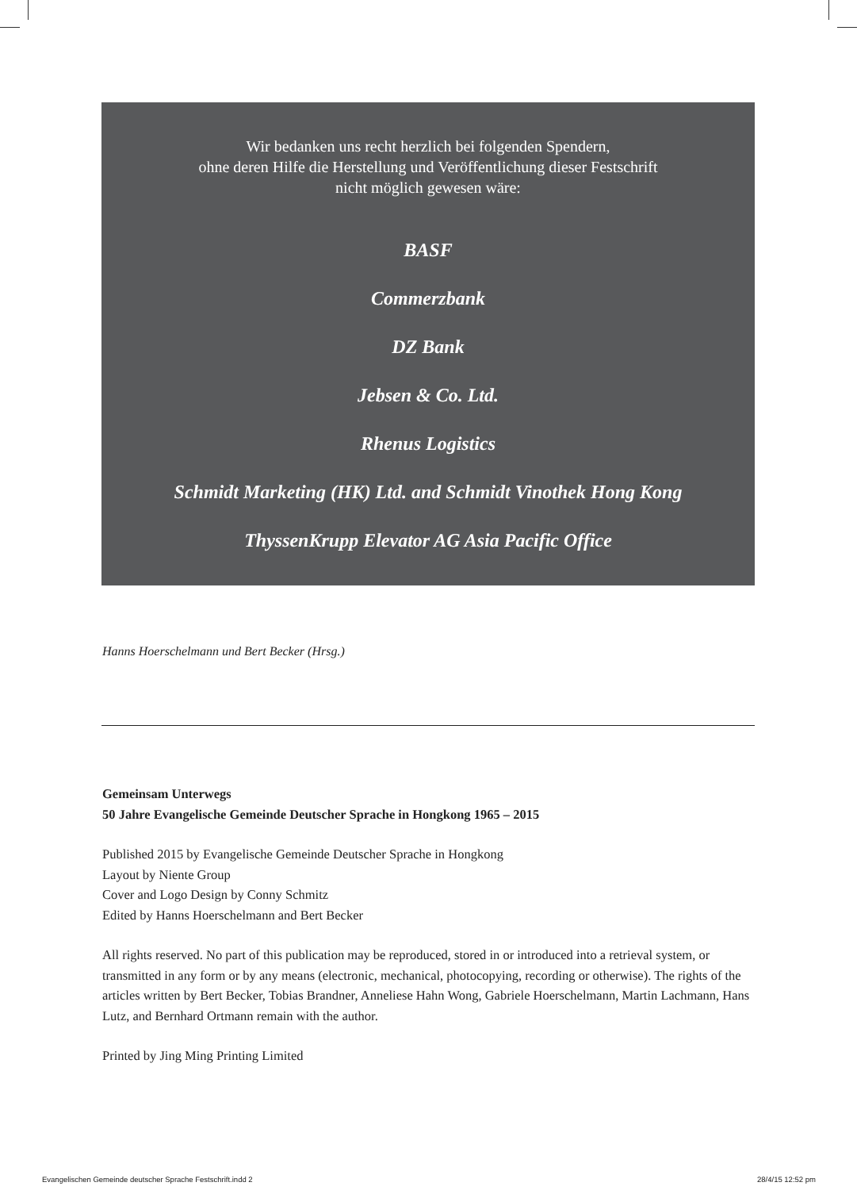Wir bedanken uns recht herzlich bei folgenden Spendern,
ohne deren Hilfe die Herstellung und Veröffentlichung dieser Festschrift
nicht möglich gewesen wäre:
BASF
Commerzbank
DZ Bank
Jebsen & Co. Ltd.
Rhenus Logistics
Schmidt Marketing (HK) Ltd. and Schmidt Vinothek Hong Kong
ThyssenKrupp Elevator AG Asia Pacific Office
Hanns Hoerschelmann und Bert Becker (Hrsg.)
Gemeinsam Unterwegs
50 Jahre Evangelische Gemeinde Deutscher Sprache in Hongkong 1965 – 2015
Published 2015 by Evangelische Gemeinde Deutscher Sprache in Hongkong
Layout by Niente Group
Cover and Logo Design by Conny Schmitz
Edited by Hanns Hoerschelmann and Bert Becker
All rights reserved. No part of this publication may be reproduced, stored in or introduced into a retrieval system, or transmitted in any form or by any means (electronic, mechanical, photocopying, recording or otherwise). The rights of the articles written by Bert Becker, Tobias Brandner, Anneliese Hahn Wong, Gabriele Hoerschelmann, Martin Lachmann, Hans Lutz, and Bernhard Ortmann remain with the author.
Printed by Jing Ming Printing Limited
Evangelischen Gemeinde deutscher Sprache Festschrift.indd 2
28/4/15 12:52 pm